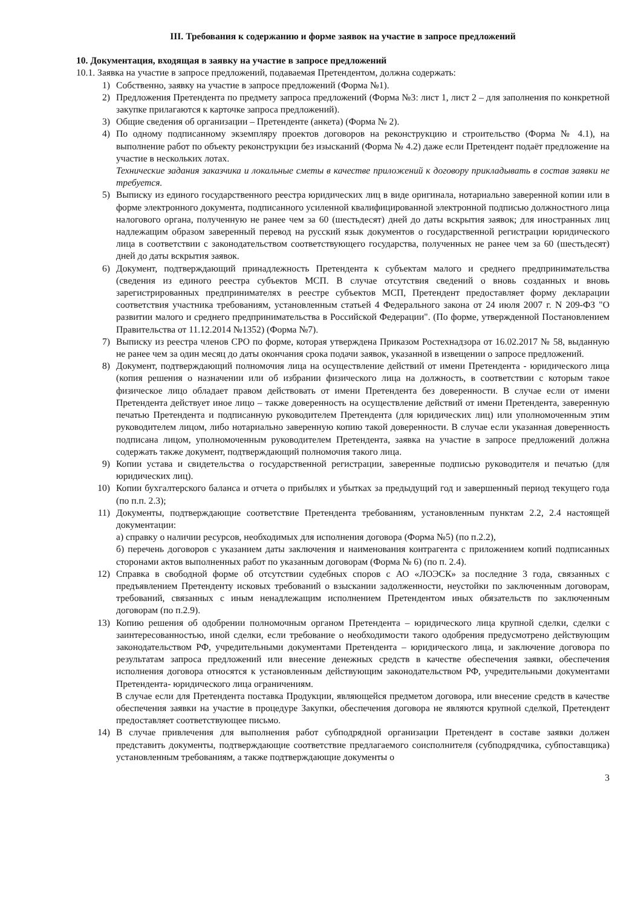III. Требования к содержанию и форме заявок на участие в запросе предложений
10. Документация, входящая в заявку на участие в запросе предложений
10.1. Заявка на участие в запросе предложений, подаваемая Претендентом, должна содержать:
1) Собственно, заявку на участие в запросе предложений (Форма №1).
2) Предложения Претендента по предмету запроса предложений (Форма №3: лист 1, лист 2 – для заполнения по конкретной закупке прилагаются к карточке запроса предложений).
3) Общие сведения об организации – Претенденте (анкета) (Форма № 2).
4) По одному подписанному экземпляру проектов договоров на реконструкцию и строительство (Форма № 4.1), на выполнение работ по объекту реконструкции без изысканий (Форма № 4.2) даже если Претендент подаёт предложение на участие в нескольких лотах.
Технические задания заказчика и локальные сметы в качестве приложений к договору прикладывать в состав заявки не требуется.
5) Выписку из единого государственного реестра юридических лиц в виде оригинала, нотариально заверенной копии или в форме электронного документа, подписанного усиленной квалифицированной электронной подписью должностного лица налогового органа, полученную не ранее чем за 60 (шестьдесят) дней до даты вскрытия заявок; для иностранных лиц надлежащим образом заверенный перевод на русский язык документов о государственной регистрации юридического лица в соответствии с законодательством соответствующего государства, полученных не ранее чем за 60 (шестьдесят) дней до даты вскрытия заявок.
6) Документ, подтверждающий принадлежность Претендента к субъектам малого и среднего предпринимательства (сведения из единого реестра субъектов МСП. В случае отсутствия сведений о вновь созданных и вновь зарегистрированных предпринимателях в реестре субъектов МСП, Претендент предоставляет форму декларации соответствия участника требованиям, установленным статьей 4 Федерального закона от 24 июля 2007 г. N 209-ФЗ "О развитии малого и среднего предпринимательства в Российской Федерации". (По форме, утвержденной Постановлением Правительства от 11.12.2014 №1352) (Форма №7).
7) Выписку из реестра членов СРО по форме, которая утверждена Приказом Ростехнадзора от 16.02.2017 № 58, выданную не ранее чем за один месяц до даты окончания срока подачи заявок, указанной в извещении о запросе предложений.
8) Документ, подтверждающий полномочия лица на осуществление действий от имени Претендента - юридического лица (копия решения о назначении или об избрании физического лица на должность, в соответствии с которым такое физическое лицо обладает правом действовать от имени Претендента без доверенности. В случае если от имени Претендента действует иное лицо – также доверенность на осуществление действий от имени Претендента, заверенную печатью Претендента и подписанную руководителем Претендента (для юридических лиц) или уполномоченным этим руководителем лицом, либо нотариально заверенную копию такой доверенности. В случае если указанная доверенность подписана лицом, уполномоченным руководителем Претендента, заявка на участие в запросе предложений должна содержать также документ, подтверждающий полномочия такого лица.
9) Копии устава и свидетельства о государственной регистрации, заверенные подписью руководителя и печатью (для юридических лиц).
10) Копии бухгалтерского баланса и отчета о прибылях и убытках за предыдущий год и завершенный период текущего года (по п.п. 2.3);
11) Документы, подтверждающие соответствие Претендента требованиям, установленным пунктам 2.2, 2.4 настоящей документации:
а) справку о наличии ресурсов, необходимых для исполнения договора (Форма №5) (по п.2.2),
б) перечень договоров с указанием даты заключения и наименования контрагента с приложением копий подписанных сторонами актов выполненных работ по указанным договорам (Форма № 6) (по п. 2.4).
12) Справка в свободной форме об отсутствии судебных споров с АО «ЛОЭСК» за последние 3 года, связанных с предъявлением Претенденту исковых требований о взыскании задолженности, неустойки по заключенным договорам, требований, связанных с иным ненадлежащим исполнением Претендентом иных обязательств по заключенным договорам (по п.2.9).
13) Копию решения об одобрении полномочным органом Претендента – юридического лица крупной сделки, сделки с заинтересованностью, иной сделки, если требование о необходимости такого одобрения предусмотрено действующим законодательством РФ, учредительными документами Претендента – юридического лица, и заключение договора по результатам запроса предложений или внесение денежных средств в качестве обеспечения заявки, обеспечения исполнения договора относятся к установленным действующим законодательством РФ, учредительными документами Претендента- юридического лица ограничениям.
В случае если для Претендента поставка Продукции, являющейся предметом договора, или внесение средств в качестве обеспечения заявки на участие в процедуре Закупки, обеспечения договора не являются крупной сделкой, Претендент предоставляет соответствующее письмо.
14) В случае привлечения для выполнения работ субподрядной организации Претендент в составе заявки должен представить документы, подтверждающие соответствие предлагаемого соисполнителя (субподрядчика, субпоставщика) установленным требованиям, а также подтверждающие документы о
3